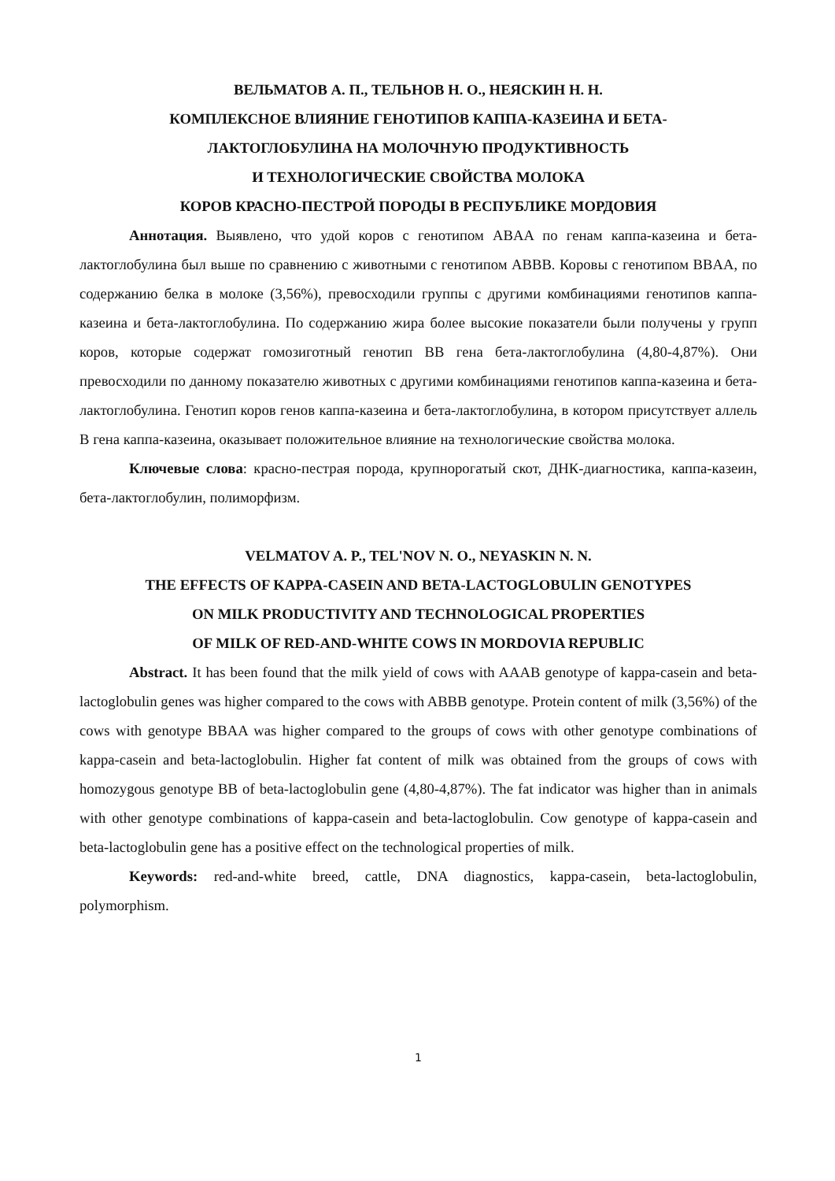ВЕЛЬМАТОВ А. П., ТЕЛЬНОВ Н. О., НЕЯСКИН Н. Н.
КОМПЛЕКСНОЕ ВЛИЯНИЕ ГЕНОТИПОВ КАППА-КАЗЕИНА И БЕТА-
ЛАКТОГЛОБУЛИНА НА МОЛОЧНУЮ ПРОДУКТИВНОСТЬ
И ТЕХНОЛОГИЧЕСКИЕ СВОЙСТВА МОЛОКА
КОРОВ КРАСНО-ПЕСТРОЙ ПОРОДЫ В РЕСПУБЛИКЕ МОРДОВИЯ
Аннотация. Выявлено, что удой коров с генотипом ABAA по генам каппа-казеина и бета-лактоглобулина был выше по сравнению с животными с генотипом ABBB. Коровы с генотипом BBAA, по содержанию белка в молоке (3,56%), превосходили группы с другими комбинациями генотипов каппа-казеина и бета-лактоглобулина. По содержанию жира более высокие показатели были получены у групп коров, которые содержат гомозиготный генотип ВВ гена бета-лактоглобулина (4,80-4,87%). Они превосходили по данному показателю животных с другими комбинациями генотипов каппа-казеина и бета-лактоглобулина. Генотип коров генов каппа-казеина и бета-лактоглобулина, в котором присутствует аллель В гена каппа-казеина, оказывает положительное влияние на технологические свойства молока.
Ключевые слова: красно-пестрая порода, крупнорогатый скот, ДНК-диагностика, каппа-казеин, бета-лактоглобулин, полиморфизм.
VELMATOV A. P., TEL'NOV N. O., NEYASKIN N. N.
THE EFFECTS OF KAPPA-CASEIN AND BETA-LACTOGLOBULIN GENOTYPES
ON MILK PRODUCTIVITY AND TECHNOLOGICAL PROPERTIES
OF MILK OF RED-AND-WHITE COWS IN MORDOVIA REPUBLIC
Abstract. It has been found that the milk yield of cows with AAAB genotype of kappa-casein and beta-lactoglobulin genes was higher compared to the cows with ABBB genotype. Protein content of milk (3,56%) of the cows with genotype BBAA was higher compared to the groups of cows with other genotype combinations of kappa-casein and beta-lactoglobulin. Higher fat content of milk was obtained from the groups of cows with homozygous genotype BB of beta-lactoglobulin gene (4,80-4,87%). The fat indicator was higher than in animals with other genotype combinations of kappa-casein and beta-lactoglobulin. Cow genotype of kappa-casein and beta-lactoglobulin gene has a positive effect on the technological properties of milk.
Keywords: red-and-white breed, cattle, DNA diagnostics, kappa-casein, beta-lactoglobulin, polymorphism.
1